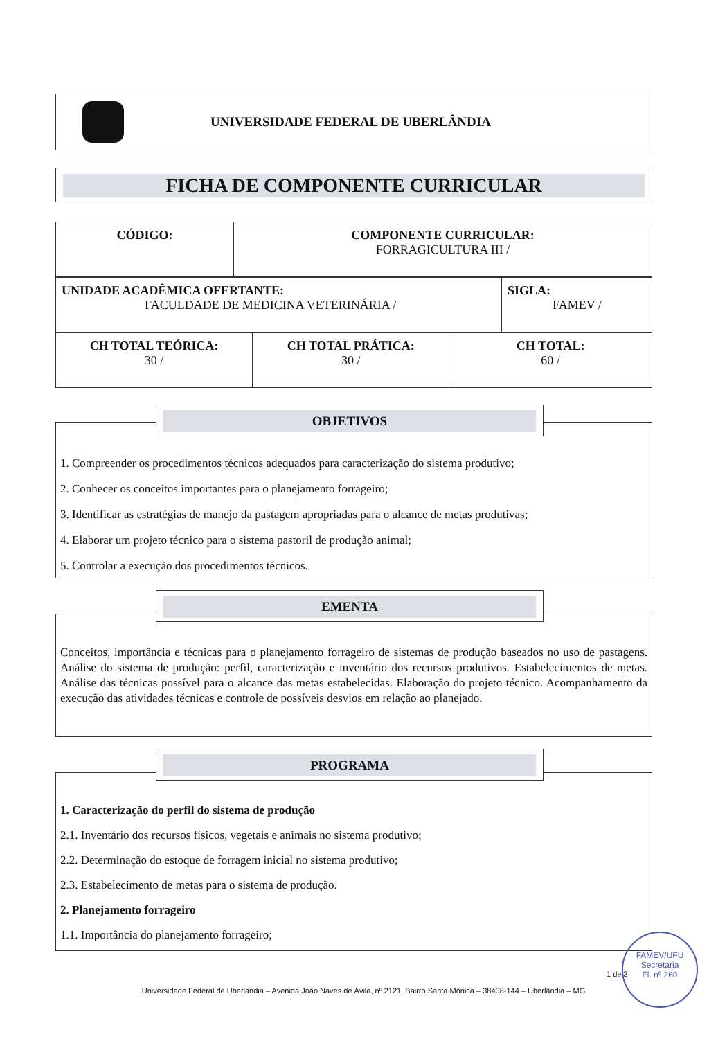UNIVERSIDADE FEDERAL DE UBERLÂNDIA
FICHA DE COMPONENTE CURRICULAR
| CÓDIGO: | COMPONENTE CURRICULAR: FORRAGICULTURA III / |
| UNIDADE ACADÊMICA OFERTANTE: FACULDADE DE MEDICINA VETERINÁRIA / | SIGLA: FAMEV / |
| CH TOTAL TEÓRICA: 30 / | CH TOTAL PRÁTICA: 30 / | CH TOTAL: 60 / |
1. Compreender os procedimentos técnicos adequados para caracterização do sistema produtivo;
2. Conhecer os conceitos importantes para o planejamento forrageiro;
3. Identificar as estratégias de manejo da pastagem apropriadas para o alcance de metas produtivas;
4. Elaborar um projeto técnico para o sistema pastoril de produção animal;
5. Controlar a execução dos procedimentos técnicos.
OBJETIVOS
Conceitos, importância e técnicas para o planejamento forrageiro de sistemas de produção baseados no uso de pastagens. Análise do sistema de produção: perfil, caracterização e inventário dos recursos produtivos. Estabelecimentos de metas. Análise das técnicas possível para o alcance das metas estabelecidas. Elaboração do projeto técnico. Acompanhamento da execução das atividades técnicas e controle de possíveis desvios em relação ao planejado.
EMENTA
1. Caracterização do perfil do sistema de produção
2.1. Inventário dos recursos físicos, vegetais e animais no sistema produtivo;
2.2. Determinação do estoque de forragem inicial no sistema produtivo;
2.3. Estabelecimento de metas para o sistema de produção.
2. Planejamento forrageiro
1.1. Importância do planejamento forrageiro;
PROGRAMA
1 de 3
Universidade Federal de Uberlândia – Avenida João Naves de Ávila, nº 2121, Bairro Santa Mônica – 38408-144 – Uberlândia – MG
FAMEV/UFU
Secretaria
Fl. nº 260